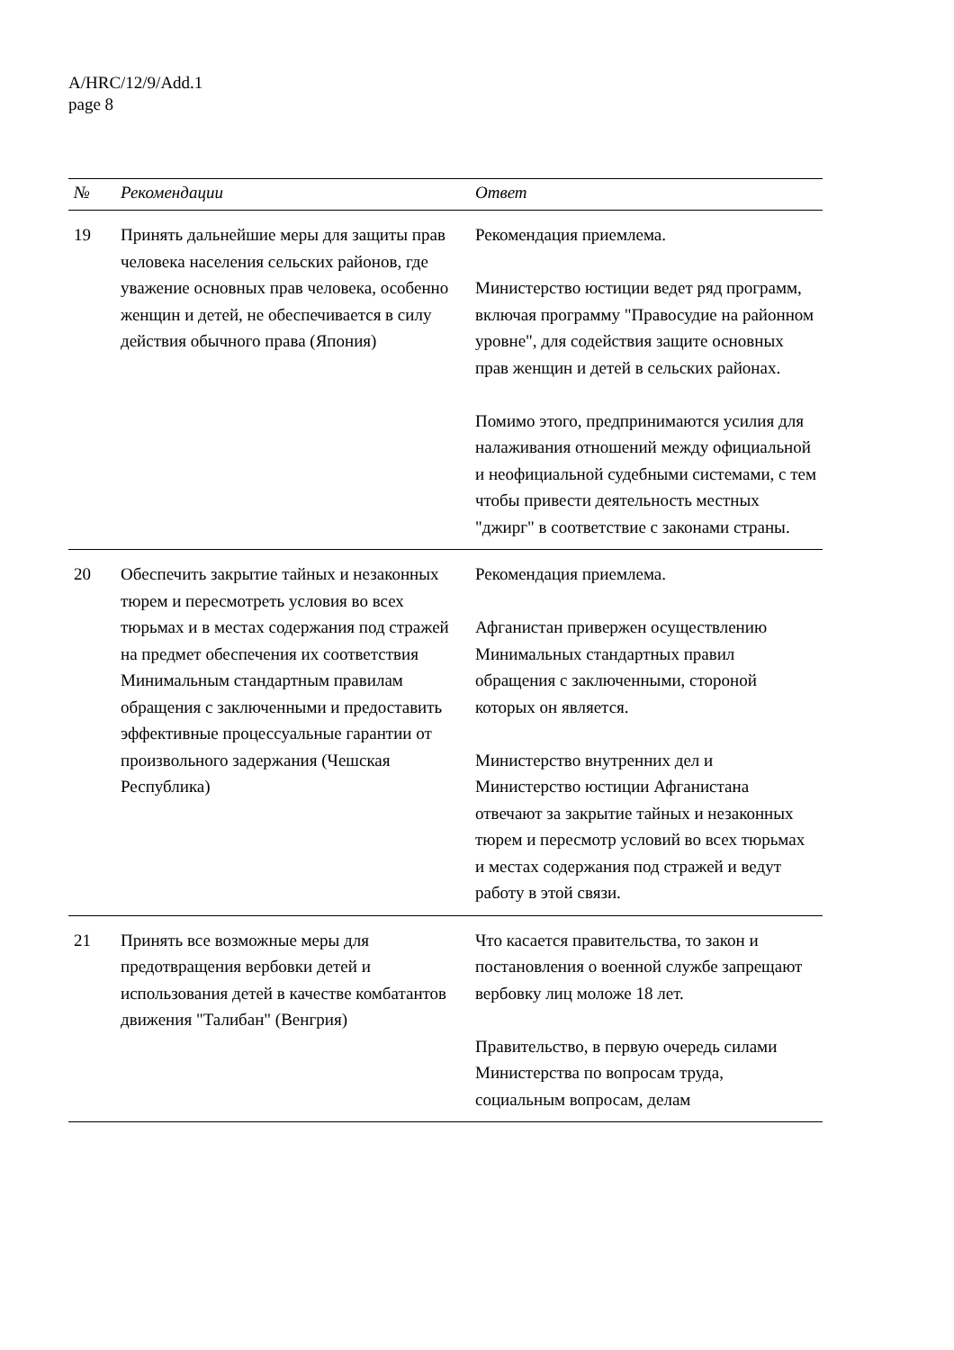A/HRC/12/9/Add.1
page 8
| № | Рекомендации | Ответ |
| --- | --- | --- |
| 19 | Принять дальнейшие меры для защиты прав человека населения сельских районов, где уважение основных прав человека, особенно женщин и детей, не обеспечивается в силу действия обычного права (Япония) | Рекомендация приемлема. Министерство юстиции ведет ряд программ, включая программу "Правосудие на районном уровне", для содействия защите основных прав женщин и детей в сельских районах. Помимо этого, предпринимаются усилия для налаживания отношений между официальной и неофициальной судебными системами, с тем чтобы привести деятельность местных "джирг" в соответствие с законами страны. |
| 20 | Обеспечить закрытие тайных и незаконных тюрем и пересмотреть условия во всех тюрьмах и в местах содержания под стражей на предмет обеспечения их соответствия Минимальным стандартным правилам обращения с заключенными и предоставить эффективные процессуальные гарантии от произвольного задержания (Чешская Республика) | Рекомендация приемлема. Афганистан привержен осуществлению Минимальных стандартных правил обращения с заключенными, стороной которых он является. Министерство внутренних дел и Министерство юстиции Афганистана отвечают за закрытие тайных и незаконных тюрем и пересмотр условий во всех тюрьмах и местах содержания под стражей и ведут работу в этой связи. |
| 21 | Принять все возможные меры для предотвращения вербовки детей и использования детей в качестве комбатантов движения "Талибан" (Венгрия) | Что касается правительства, то закон и постановления о военной службе запрещают вербовку лиц моложе 18 лет. Правительство, в первую очередь силами Министерства по вопросам труда, социальным вопросам, делам |